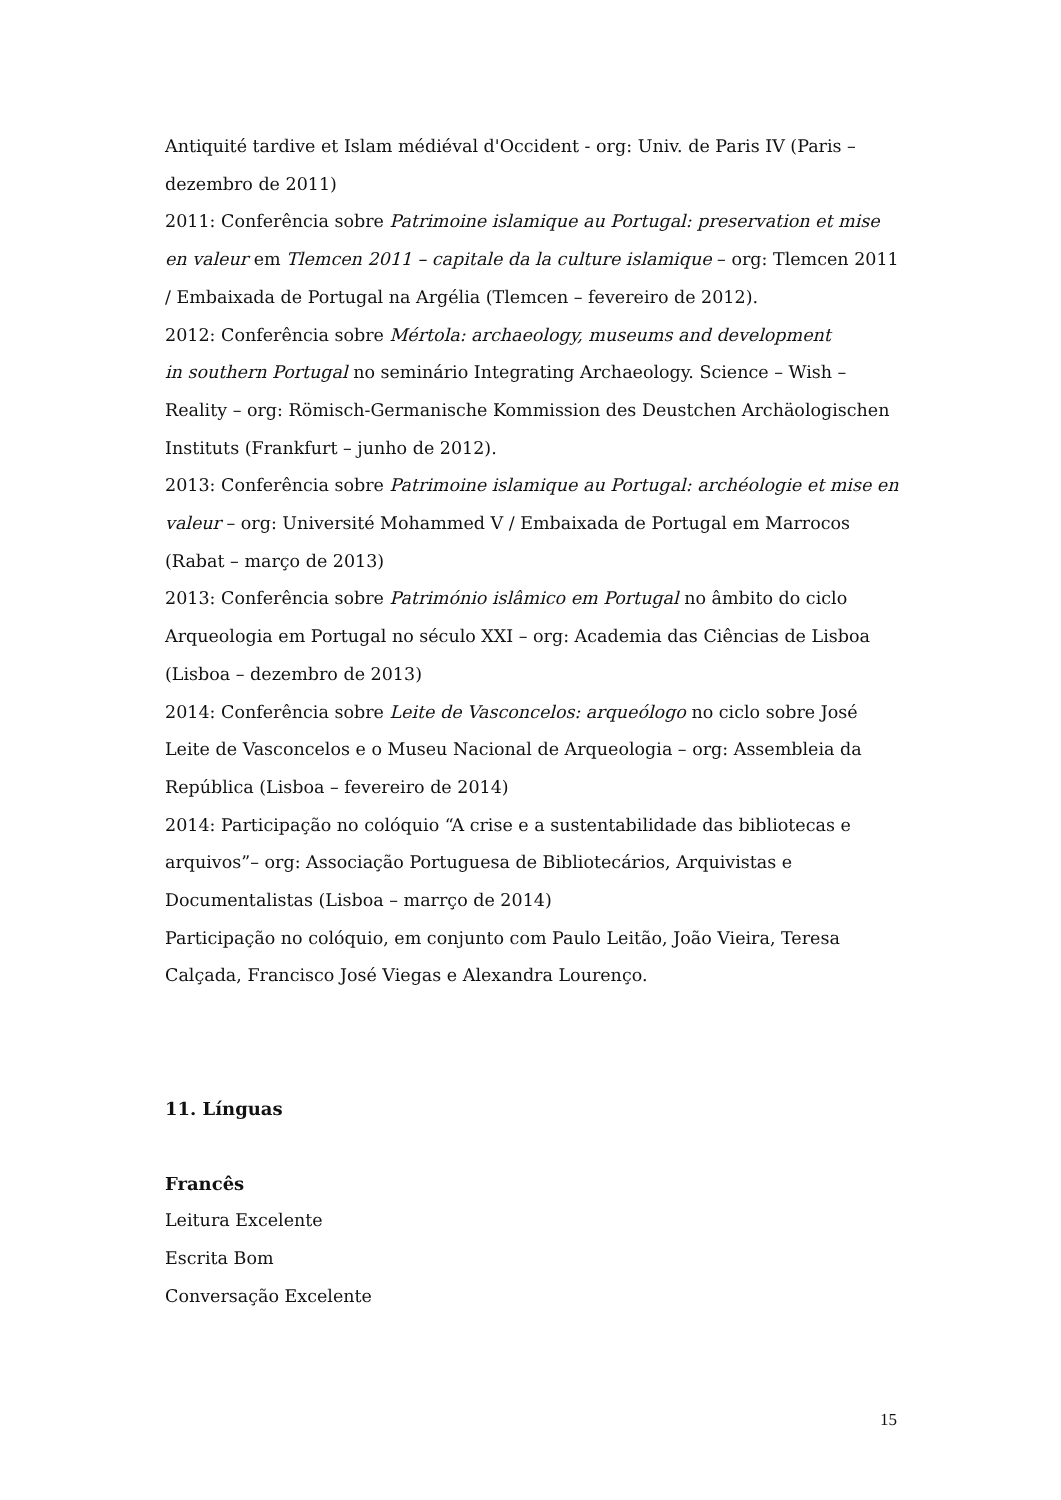Antiquité tardive et Islam médiéval d'Occident - org: Univ. de Paris IV (Paris – dezembro de 2011)
2011: Conferência sobre Patrimoine islamique au Portugal: preservation et mise en valeur em Tlemcen 2011 – capitale da la culture islamique – org: Tlemcen 2011 / Embaixada de Portugal na Argélia (Tlemcen – fevereiro de 2012).
2012: Conferência sobre Mértola: archaeology, museums and development
in southern Portugal no seminário Integrating Archaeology. Science – Wish – Reality – org: Römisch-Germanische Kommission des Deustchen Archäologischen Instituts (Frankfurt – junho de 2012).
2013: Conferência sobre Patrimoine islamique au Portugal: archéologie et mise en valeur – org: Université Mohammed V / Embaixada de Portugal em Marrocos (Rabat – março de 2013)
2013: Conferência sobre Património islâmico em Portugal no âmbito do ciclo Arqueologia em Portugal no século XXI – org: Academia das Ciências de Lisboa (Lisboa – dezembro de 2013)
2014: Conferência sobre Leite de Vasconcelos: arqueólogo no ciclo sobre José Leite de Vasconcelos e o Museu Nacional de Arqueologia – org: Assembleia da República (Lisboa – fevereiro de 2014)
2014: Participação no colóquio “A crise e a sustentabilidade das bibliotecas e arquivos”– org: Associação Portuguesa de Bibliotecários, Arquivistas e Documentalistas (Lisboa – marrço de 2014)
Participação no colóquio, em conjunto com Paulo Leitão, João Vieira, Teresa Calçada, Francisco José Viegas e Alexandra Lourenço.
11. Línguas
Francês
Leitura Excelente
Escrita Bom
Conversação Excelente
15